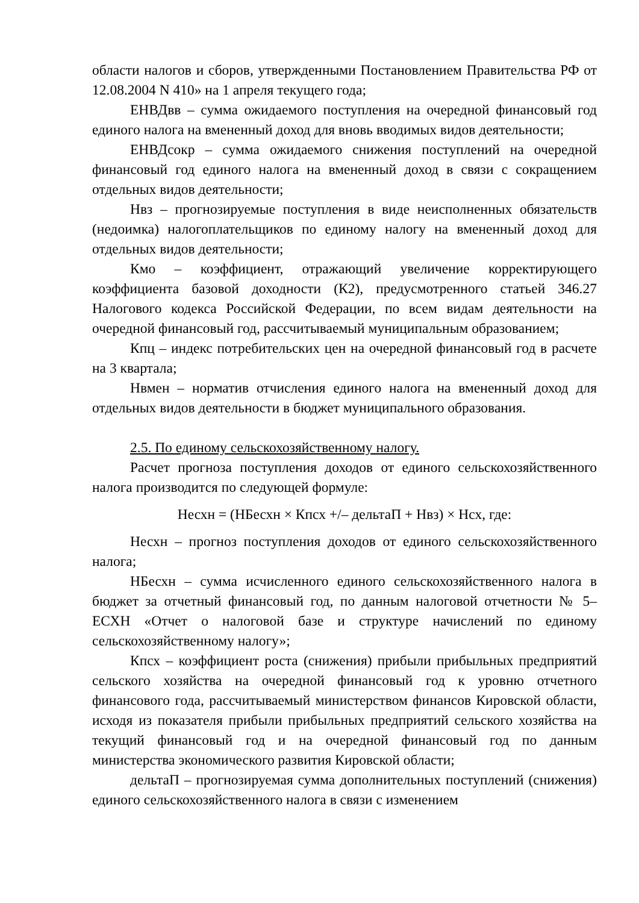области налогов и сборов, утвержденными Постановлением Правительства РФ от 12.08.2004 N 410» на 1 апреля текущего года;
ЕНВДвв – сумма ожидаемого поступления на очередной финансовый год единого налога на вмененный доход для вновь вводимых видов деятельности;
ЕНВДсокр – сумма ожидаемого снижения поступлений на очередной финансовый год единого налога на вмененный доход в связи с сокращением отдельных видов деятельности;
Нвз – прогнозируемые поступления в виде неисполненных обязательств (недоимка) налогоплательщиков по единому налогу на вмененный доход для отдельных видов деятельности;
Кмо – коэффициент, отражающий увеличение корректирующего коэффициента базовой доходности (К2), предусмотренного статьей 346.27 Налогового кодекса Российской Федерации, по всем видам деятельности на очередной финансовый год, рассчитываемый муниципальным образованием;
Кпц – индекс потребительских цен на очередной финансовый год в расчете на 3 квартала;
Нвмен – норматив отчисления единого налога на вмененный доход для отдельных видов деятельности в бюджет муниципального образования.
2.5. По единому сельскохозяйственному налогу.
Расчет прогноза поступления доходов от единого сельскохозяйственного налога производится по следующей формуле:
Несхн = (НБесхн × Кпсх +/– дельтаП + Нвз) × Нсх, где:
Несхн – прогноз поступления доходов от единого сельскохозяйственного налога;
НБесхн – сумма исчисленного единого сельскохозяйственного налога в бюджет за отчетный финансовый год, по данным налоговой отчетности № 5–ЕСХН «Отчет о налоговой базе и структуре начислений по единому сельскохозяйственному налогу»;
Кпсх – коэффициент роста (снижения) прибыли прибыльных предприятий сельского хозяйства на очередной финансовый год к уровню отчетного финансового года, рассчитываемый министерством финансов Кировской области, исходя из показателя прибыли прибыльных предприятий сельского хозяйства на текущий финансовый год и на очередной финансовый год по данным министерства экономического развития Кировской области;
дельтаП – прогнозируемая сумма дополнительных поступлений (снижения) единого сельскохозяйственного налога в связи с изменением